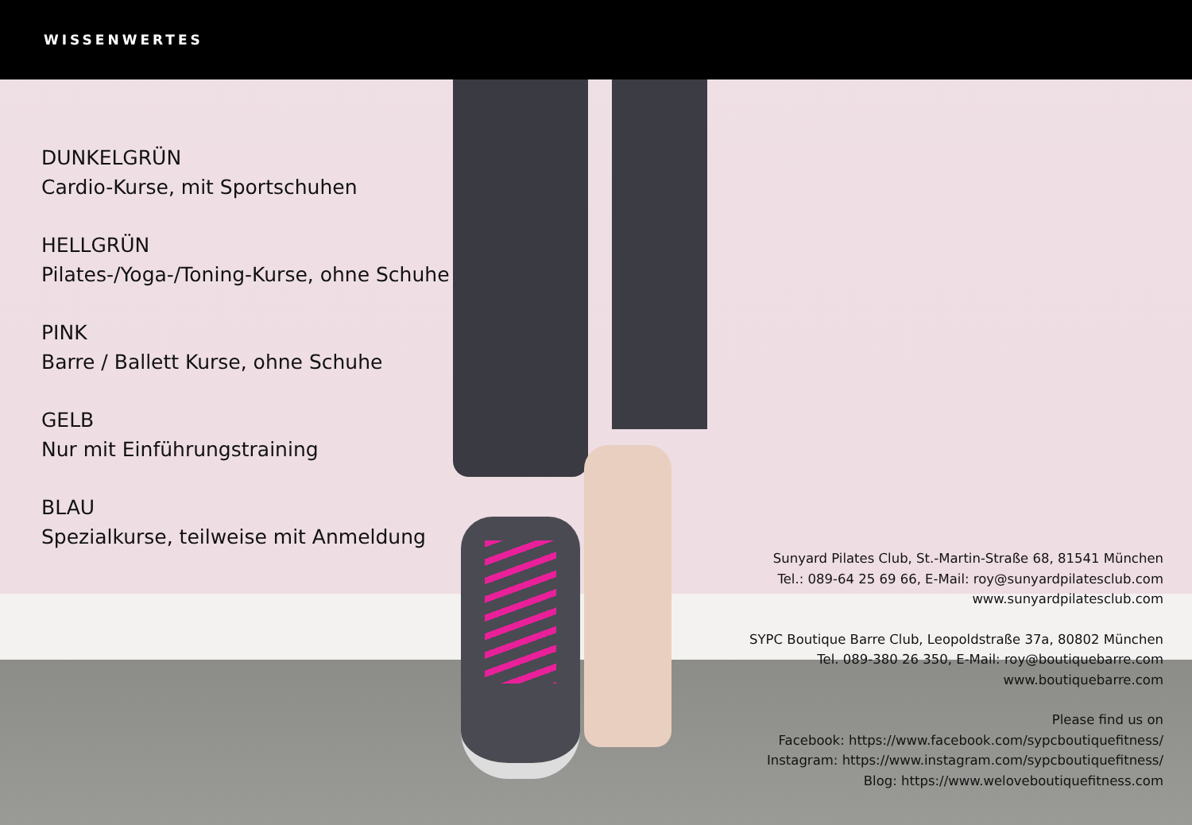WISSENWERTES
DUNKELGRÜN
Cardio-Kurse, mit Sportschuhen
HELLGRÜN
Pilates-/Yoga-/Toning-Kurse, ohne Schuhe
PINK
Barre / Ballett Kurse, ohne Schuhe
GELB
Nur mit Einführungstraining
BLAU
Spezialkurse, teilweise mit Anmeldung
Sunyard Pilates Club, St.-Martin-Straße 68, 81541 München
Tel.: 089-64 25 69 66, E-Mail: roy@sunyardpilatesclub.com
www.sunyardpilatesclub.com
SYPC Boutique Barre Club, Leopoldstraße 37a, 80802 München
Tel. 089-380 26 350, E-Mail: roy@boutiquebarre.com
www.boutiquebarre.com
Please find us on
Facebook: https://www.facebook.com/sypcboutiquefitness/
Instagram: https://www.instagram.com/sypcboutiquefitness/
Blog: https://www.weloveboutiquefitness.com